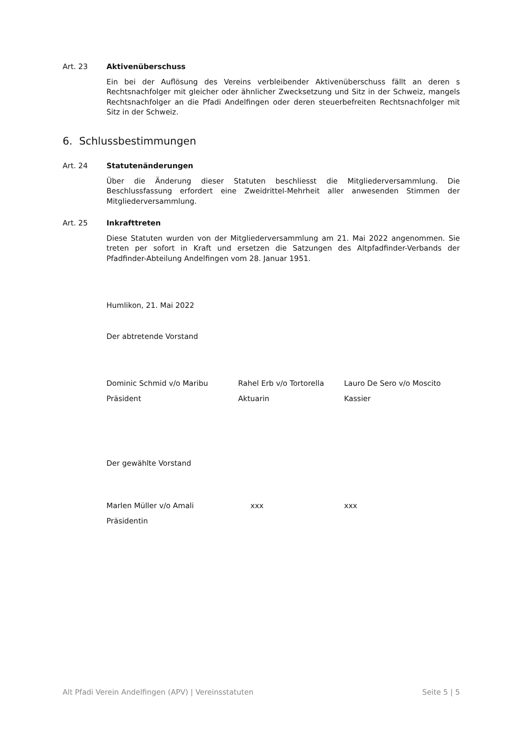Art. 23 Aktivenüberschuss
Ein bei der Auflösung des Vereins verbleibender Aktivenüberschuss fällt an deren s Rechtsnachfolger mit gleicher oder ähnlicher Zwecksetzung und Sitz in der Schweiz, mangels Rechtsnachfolger an die Pfadi Andelfingen oder deren steuerbefreiten Rechtsnachfolger mit Sitz in der Schweiz.
6. Schlussbestimmungen
Art. 24 Statutenänderungen
Über die Änderung dieser Statuten beschliesst die Mitgliederversammlung. Die Beschlussfassung erfordert eine Zweidrittel-Mehrheit aller anwesenden Stimmen der Mitgliederversammlung.
Art. 25 Inkrafttreten
Diese Statuten wurden von der Mitgliederversammlung am 21. Mai 2022 angenommen. Sie treten per sofort in Kraft und ersetzen die Satzungen des Altpfadfinder-Verbands der Pfadfinder-Abteilung Andelfingen vom 28. Januar 1951.
Humlikon, 21. Mai 2022
Der abtretende Vorstand
Dominic Schmid v/o Maribu
Präsident
Rahel Erb v/o Tortorella
Aktuarin
Lauro De Sero v/o Moscito
Kassier
Der gewählte Vorstand
Marlen Müller v/o Amali
Präsidentin
xxx xxx
Alt Pfadi Verein Andelfingen (APV) | Vereinsstatuten Seite 5 | 5